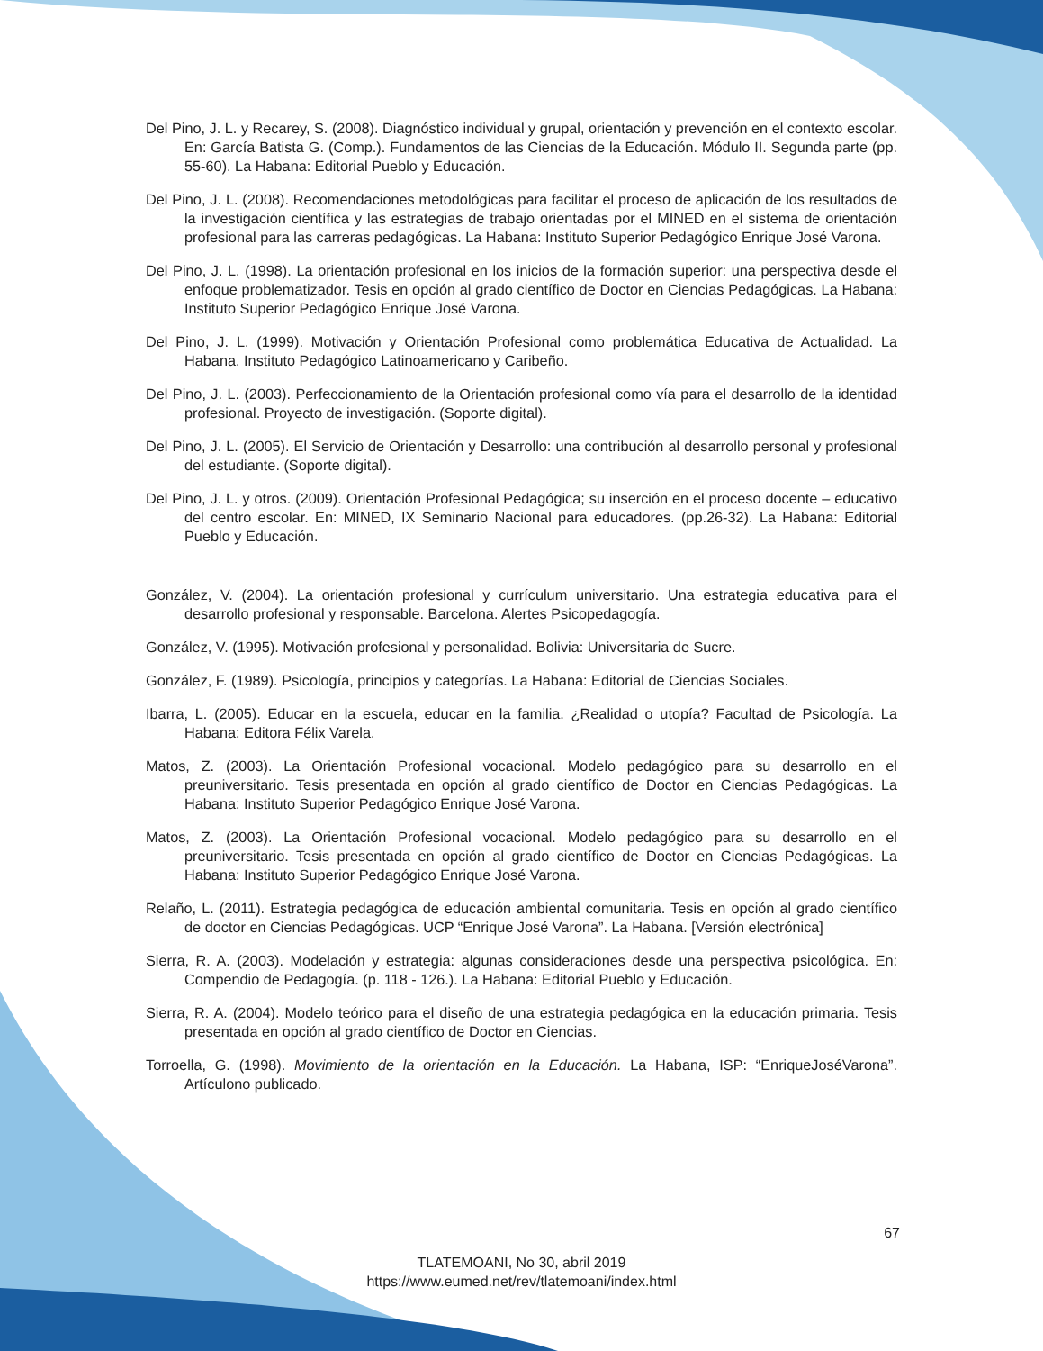Del Pino, J. L. y Recarey, S. (2008). Diagnóstico individual y grupal, orientación y prevención en el contexto escolar. En: García Batista G. (Comp.). Fundamentos de las Ciencias de la Educación. Módulo II. Segunda parte (pp. 55-60). La Habana: Editorial Pueblo y Educación.
Del Pino, J. L. (2008). Recomendaciones metodológicas para facilitar el proceso de aplicación de los resultados de la investigación científica y las estrategias de trabajo orientadas por el MINED en el sistema de orientación profesional para las carreras pedagógicas. La Habana: Instituto Superior Pedagógico Enrique José Varona.
Del Pino, J. L. (1998). La orientación profesional en los inicios de la formación superior: una perspectiva desde el enfoque problematizador. Tesis en opción al grado científico de Doctor en Ciencias Pedagógicas. La Habana: Instituto Superior Pedagógico Enrique José Varona.
Del Pino, J. L. (1999). Motivación y Orientación Profesional como problemática Educativa de Actualidad. La Habana. Instituto Pedagógico Latinoamericano y Caribeño.
Del Pino, J. L. (2003). Perfeccionamiento de la Orientación profesional como vía para el desarrollo de la identidad profesional. Proyecto de investigación. (Soporte digital).
Del Pino, J. L. (2005). El Servicio de Orientación y Desarrollo: una contribución al desarrollo personal y profesional del estudiante. (Soporte digital).
Del Pino, J. L. y otros. (2009). Orientación Profesional Pedagógica; su inserción en el proceso docente – educativo del centro escolar. En: MINED, IX Seminario Nacional para educadores. (pp.26-32). La Habana: Editorial Pueblo y Educación.
González, V. (2004). La orientación profesional y currículum universitario. Una estrategia educativa para el desarrollo profesional y responsable. Barcelona. Alertes Psicopedagogía.
González, V. (1995). Motivación profesional y personalidad. Bolivia: Universitaria de Sucre.
González, F. (1989). Psicología, principios y categorías. La Habana: Editorial de Ciencias Sociales.
Ibarra, L. (2005). Educar en la escuela, educar en la familia. ¿Realidad o utopía? Facultad de Psicología. La Habana: Editora Félix Varela.
Matos, Z. (2003). La Orientación Profesional vocacional. Modelo pedagógico para su desarrollo en el preuniversitario. Tesis presentada en opción al grado científico de Doctor en Ciencias Pedagógicas. La Habana: Instituto Superior Pedagógico Enrique José Varona.
Matos, Z. (2003). La Orientación Profesional vocacional. Modelo pedagógico para su desarrollo en el preuniversitario. Tesis presentada en opción al grado científico de Doctor en Ciencias Pedagógicas. La Habana: Instituto Superior Pedagógico Enrique José Varona.
Relaño, L. (2011). Estrategia pedagógica de educación ambiental comunitaria. Tesis en opción al grado científico de doctor en Ciencias Pedagógicas. UCP “Enrique José Varona”. La Habana. [Versión electrónica]
Sierra, R. A. (2003). Modelación y estrategia: algunas consideraciones desde una perspectiva psicológica. En: Compendio de Pedagogía. (p. 118 - 126.). La Habana: Editorial Pueblo y Educación.
Sierra, R. A. (2004). Modelo teórico para el diseño de una estrategia pedagógica en la educación primaria. Tesis presentada en opción al grado científico de Doctor en Ciencias.
Torroella, G. (1998). Movimiento de la orientación en la Educación. La Habana, ISP: “EnriqueJoséVarona”. Artículono publicado.
67
TLATEMOANI, No 30, abril 2019
https://www.eumed.net/rev/tlatemoani/index.html